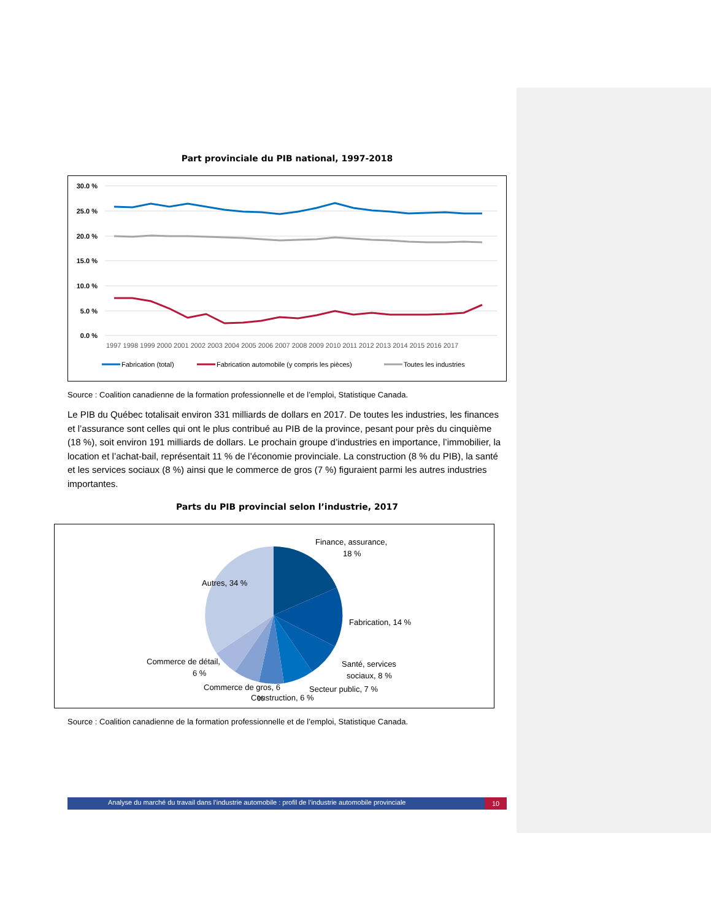Part provinciale du PIB national, 1997-2018
30.0 %
25.0 %
20.0 %
15.0 %
10.0 %
5.0 %
0.0 %
1997 1998 1999 2000 2001 2002 2003 2004 2005 2006 2007 2008 2009 2010 2011 2012 2013 2014 2015 2016 2017
Fabrication (total)
Fabrication automobile (y compris les pièces)
Toutes les industries
Source : Coalition canadienne de la formation professionnelle et de l’emploi, Statistique Canada.
Le PIB du Québec totalisait environ 331 milliards de dollars en 2017. De toutes les industries, les finances et l’assurance sont celles qui ont le plus contribué au PIB de la province, pesant pour près du cinquième (18 %), soit environ 191 milliards de dollars. Le prochain groupe d’industries en importance, l’immobilier, la location et l’achat-bail, représentait 11 % de l’économie provinciale. La construction (8 % du PIB), la santé et les services sociaux (8 %) ainsi que le commerce de gros (7 %) figuraient parmi les autres industries importantes.
Parts du PIB provincial selon l’industrie, 2017
Finance, assurance,
18 %
Autres, 34 %
Fabrication, 14 %
Santé, services
sociaux, 8 %
Commerce de détail,
6 %
Commerce de gros, 6
%
Secteur public, 7 %
Construction, 6 %
Source : Coalition canadienne de la formation professionnelle et de l’emploi, Statistique Canada.
Analyse du marché du travail dans l’industrie automobile : profil de l’industrie automobile provinciale
10